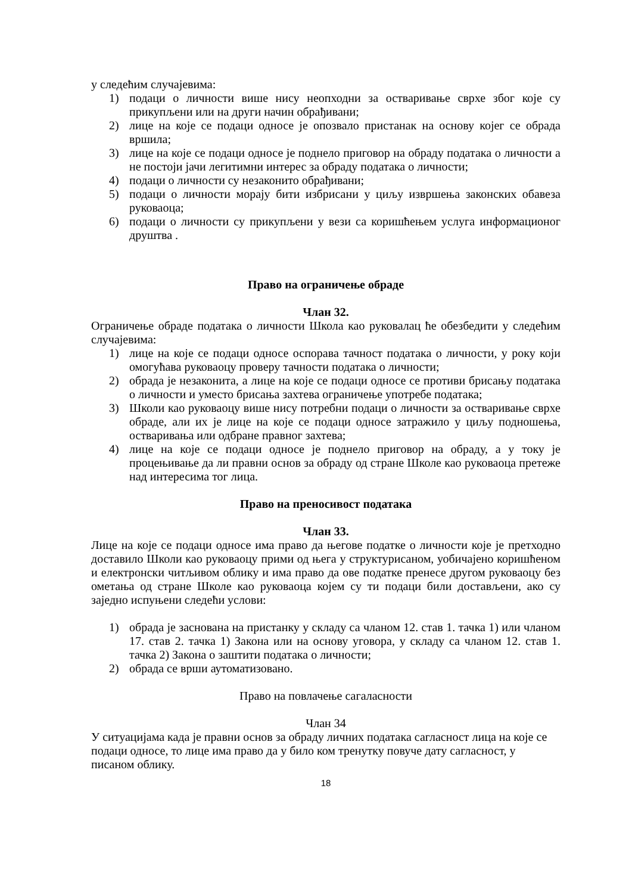у следећим случајевима:
1) подаци о личности више нису неопходни за остваривање сврхе због које су прикупљени или на други начин обрађивани;
2) лице на које се подаци односе је опозвало пристанак на основу којег се обрада вршила;
3) лице на које се подаци односе је поднело приговор на обраду података о личности а не постоји јачи легитимни интерес за обраду података о личности;
4) подаци о личности су незаконито обрађивани;
5) подаци о личности морају бити избрисани у циљу извршења законских обавеза руковаоца;
6) подаци о личности су прикупљени у вези са коришћењем услуга информационог друштва .
Право на ограничење обраде
Члан 32.
Ограничење обраде података о личности Школа као руковалац ће обезбедити у следећим случајевима:
1) лице на које се подаци односе оспорава тачност података о личности, у року који омогућава руковаоцу проверу тачности података о личности;
2) обрада је незаконита, а лице на које се подаци односе се противи брисању података о личности и уместо брисања захтева ограничење употребе података;
3) Школи као руковаоцу више нису потребни подаци о личности за остваривање сврхе обраде, али их је лице на које се подаци односе затражило у циљу подношења, остваривања или одбране правног захтева;
4) лице на које се подаци односе је поднело приговор на обраду, а у току је процењивање да ли правни основ за обраду од стране Школе као руковаоца претеже над интересима тог лица.
Право на преносивост података
Члан 33.
Лице на које се подаци односе има право да његове податке о личности које је претходно доставило Школи као руковаоцу прими од њега у структурисаном, уобичајено коришћеном и електронски читљивом облику и има право да ове податке пренесе другом руковаоцу без ометања од стране Школе као руковаоца којем су ти подаци били достављени, ако су заједно испуњени следећи услови:
1) обрада је заснована на пристанку у складу са чланом 12. став 1. тачка 1) или чланом 17. став 2. тачка 1) Закона или на основу уговора, у складу са чланом 12. став 1. тачка 2) Закона о заштити података о личности;
2) обрада се врши аутоматизовано.
Право на повлачење сагаласности
Члан 34
У ситуацијама када је правни основ за обраду личних података сагласност лица на које се подаци односе, то лице има право да у било ком тренутку повуче дату сагласност, у писаном облику.
18